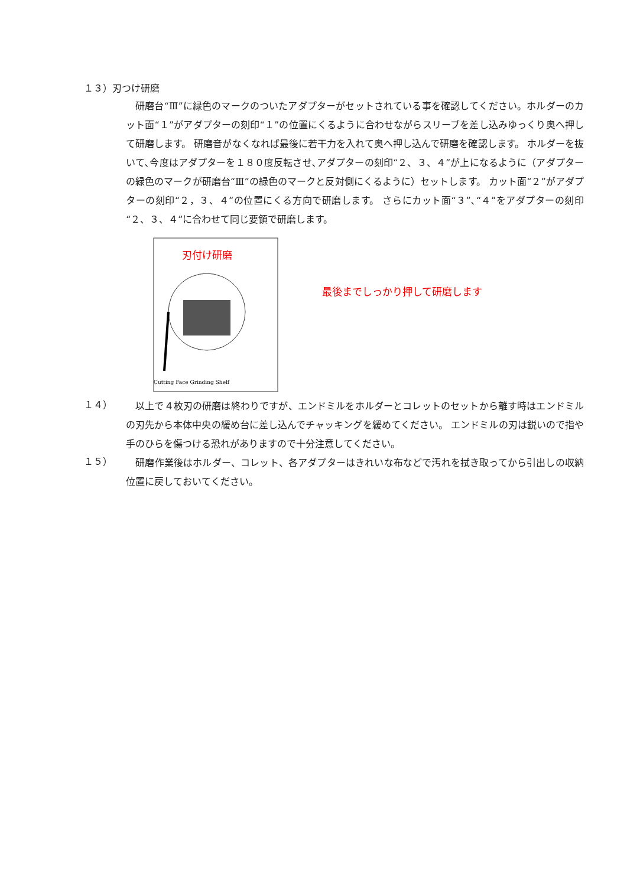１３）刃つけ研磨
　研磨台“Ⅲ”に緑色のマークのついたアダプターがセットされている事を確認してください。ホルダーのカット面“１”がアダプターの刻印“１”の位置にくるように合わせながらスリーブを差し込みゆっくり奥へ押して研磨します。 研磨音がなくなれば最後に若干力を入れて奥へ押し込んで研磨を確認します。 ホルダーを抜いて､今度はアダプターを１８０度反転させ､アダプターの刻印“２、３、４”が上になるように（アダプターの緑色のマークが研磨台“Ⅲ”の緑色のマークと反対側にくるように）セットします。 カット面“２”がアダプターの刻印“２，３、４”の位置にくる方向で研磨します。 さらにカット面“３”､“４”をアダプターの刻印“２、３、４”に合わせて同じ要領で研磨します。
刃付け研磨
Cutting Face Grinding Shelf
最後までしっかり押して研磨します
１４）
　以上で４枚刃の研磨は終わりですが、エンドミルをホルダーとコレットのセットから離す時はエンドミルの刃先から本体中央の緩め台に差し込んでチャッキングを緩めてください。 エンドミルの刃は鋭いので指や手のひらを傷つける恐れがありますので十分注意してください。
１５）
　研磨作業後はホルダー、コレット、各アダプターはきれいな布などで汚れを拭き取ってから引出しの収納位置に戻しておいてください。